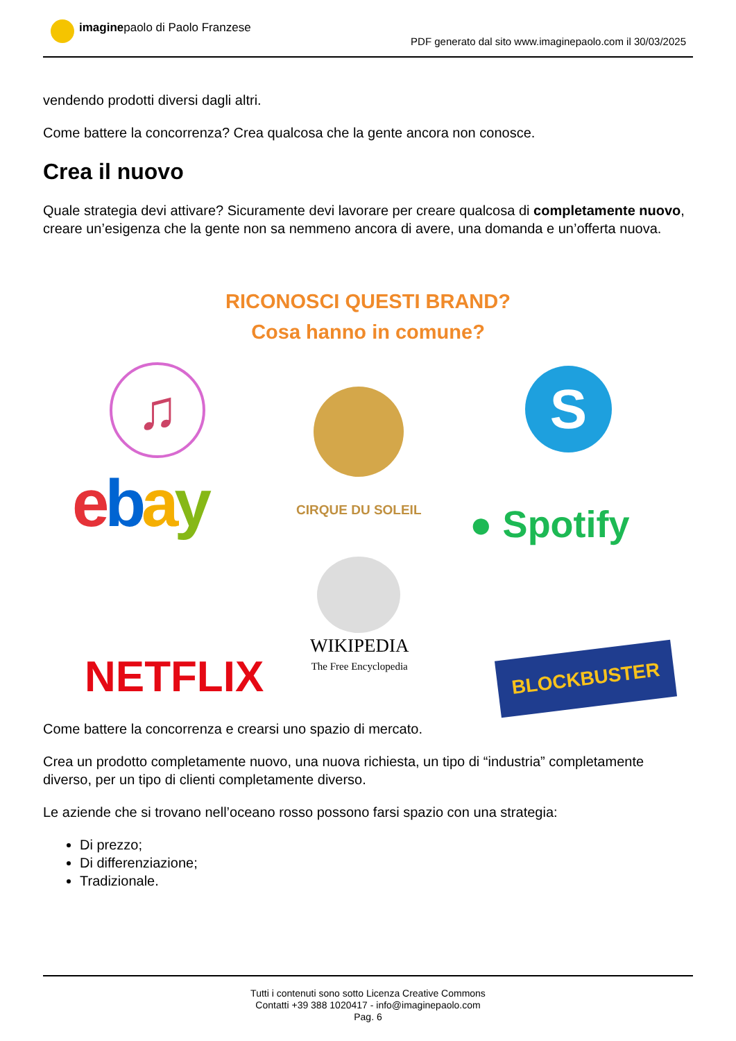imaginepaolo di Paolo Franzese
PDF generato dal sito www.imaginepaolo.com il 30/03/2025
vendendo prodotti diversi dagli altri.
Come battere la concorrenza? Crea qualcosa che la gente ancora non conosce.
Crea il nuovo
Quale strategia devi attivare? Sicuramente devi lavorare per creare qualcosa di completamente nuovo, creare un’esigenza che la gente non sa nemmeno ancora di avere, una domanda e un’offerta nuova.
RICONOSCI QUESTI BRAND?
Cosa hanno in comune?
♫
CIRQUE DU SOLEIL
S
ebay ● Spotify
WIKIPEDIA
The Free Encyclopedia
NETFLIX
BLOCKBUSTER
Come battere la concorrenza e crearsi uno spazio di mercato.
Crea un prodotto completamente nuovo, una nuova richiesta, un tipo di “industria” completamente diverso, per un tipo di clienti completamente diverso.
Le aziende che si trovano nell’oceano rosso possono farsi spazio con una strategia:
Di prezzo;
Di differenziazione;
Tradizionale.
Tutti i contenuti sono sotto Licenza Creative Commons
Contatti +39 388 1020417 - info@imaginepaolo.com
Pag. 6